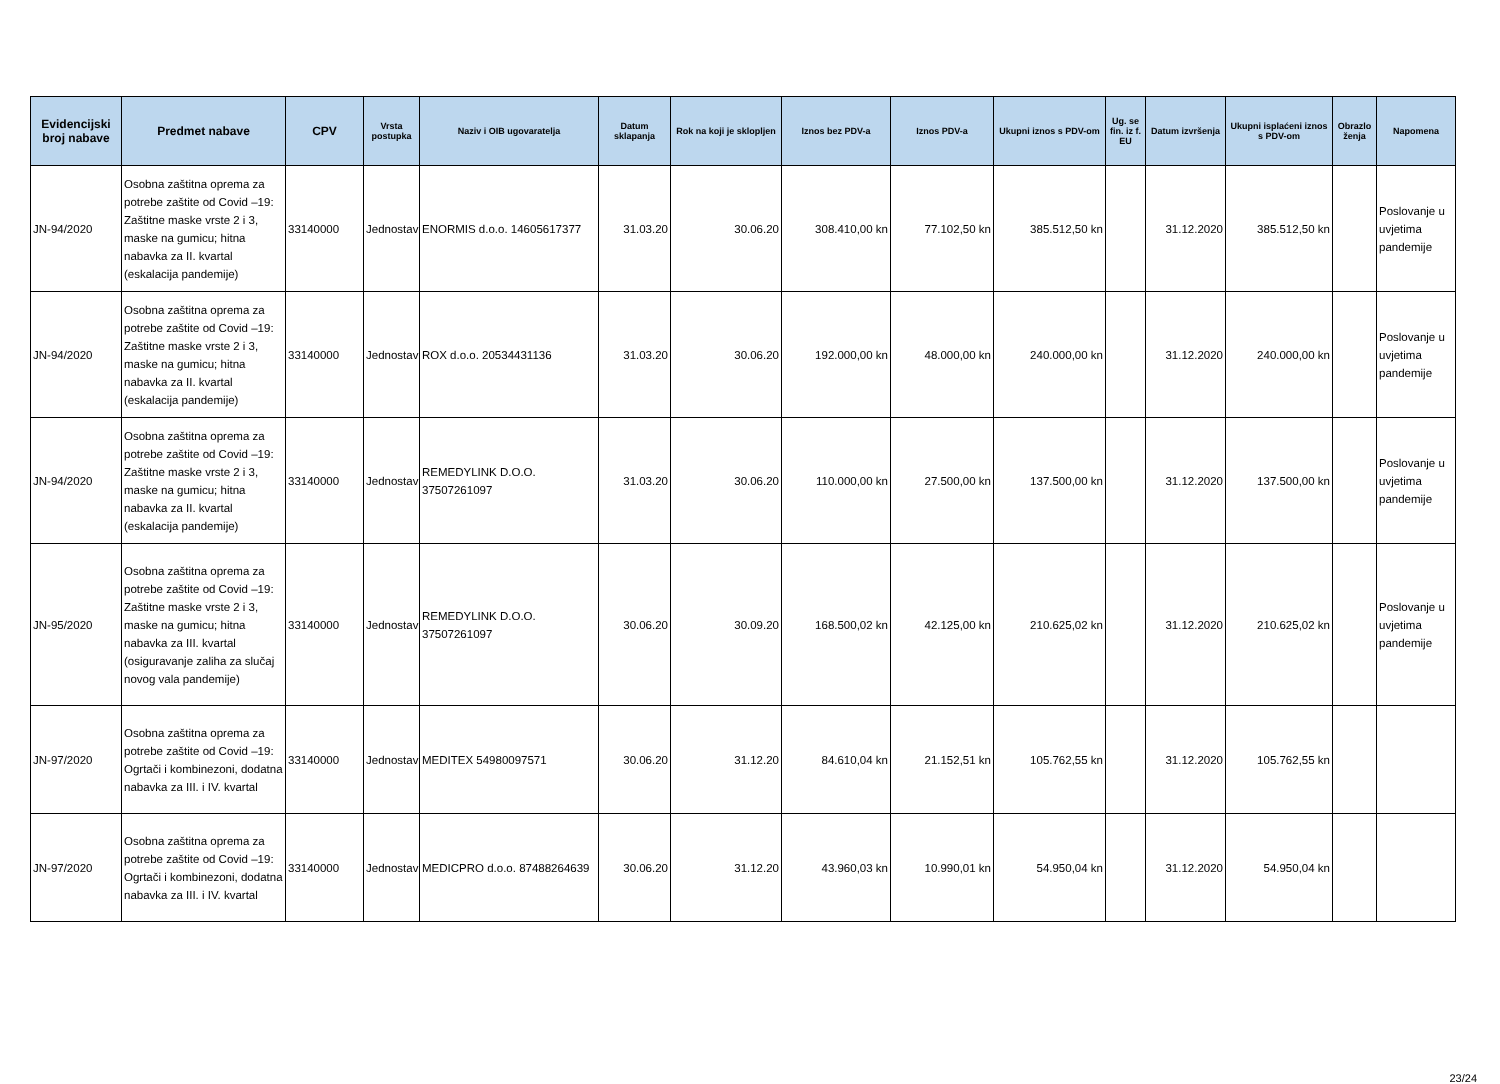| Evidencijski broj nabave | Predmet nabave | CPV | Vrsta postupka | Naziv i OIB ugovaratelja | Datum sklapanja | Rok na koji je sklopljen | Iznos bez PDV-a | Iznos PDV-a | Ukupni iznos s PDV-om | Ug. se fin. iz f. EU | Datum izvršenja | Ukupni isplaćeni iznos s PDV-om | Obrazlo ženja | Napomena |
| --- | --- | --- | --- | --- | --- | --- | --- | --- | --- | --- | --- | --- | --- | --- |
| JN-94/2020 | Osobna zaštitna oprema za potrebe zaštite od Covid –19: Zaštitne maske vrste 2 i 3, maske na gumicu; hitna nabavka za II. kvartal (eskalacija pandemije) | 33140000 | Jednostav | ENORMIS d.o.o. 14605617377 | 31.03.20 | 30.06.20 | 308.410,00 kn | 77.102,50 kn | 385.512,50 kn | | 31.12.2020 | 385.512,50 kn | | Poslovanje u uvjetima pandemije |
| JN-94/2020 | Osobna zaštitna oprema za potrebe zaštite od Covid –19: Zaštitne maske vrste 2 i 3, maske na gumicu; hitna nabavka za II. kvartal (eskalacija pandemije) | 33140000 | Jednostav | ROX d.o.o. 20534431136 | 31.03.20 | 30.06.20 | 192.000,00 kn | 48.000,00 kn | 240.000,00 kn | | 31.12.2020 | 240.000,00 kn | | Poslovanje u uvjetima pandemije |
| JN-94/2020 | Osobna zaštitna oprema za potrebe zaštite od Covid –19: Zaštitne maske vrste 2 i 3, maske na gumicu; hitna nabavka za II. kvartal (eskalacija pandemije) | 33140000 | Jednostav | REMEDYLINK D.O.O. 37507261097 | 31.03.20 | 30.06.20 | 110.000,00 kn | 27.500,00 kn | 137.500,00 kn | | 31.12.2020 | 137.500,00 kn | | Poslovanje u uvjetima pandemije |
| JN-95/2020 | Osobna zaštitna oprema za potrebe zaštite od Covid –19: Zaštitne maske vrste 2 i 3, maske na gumicu; hitna nabavka za III. kvartal (osiguravanje zaliha za slučaj novog vala pandemije) | 33140000 | Jednostav | REMEDYLINK D.O.O. 37507261097 | 30.06.20 | 30.09.20 | 168.500,02 kn | 42.125,00 kn | 210.625,02 kn | | 31.12.2020 | 210.625,02 kn | | Poslovanje u uvjetima pandemije |
| JN-97/2020 | Osobna zaštitna oprema za potrebe zaštite od Covid –19: Ogrtači i kombinezoni, dodatna nabavka za III. i IV. kvartal | 33140000 | Jednostav | MEDITEX 54980097571 | 30.06.20 | 31.12.20 | 84.610,04 kn | 21.152,51 kn | 105.762,55 kn | | 31.12.2020 | 105.762,55 kn | | |
| JN-97/2020 | Osobna zaštitna oprema za potrebe zaštite od Covid –19: Ogrtači i kombinezoni, dodatna nabavka za III. i IV. kvartal | 33140000 | Jednostav | MEDICPRO d.o.o. 87488264639 | 30.06.20 | 31.12.20 | 43.960,03 kn | 10.990,01 kn | 54.950,04 kn | | 31.12.2020 | 54.950,04 kn | | |
23/24